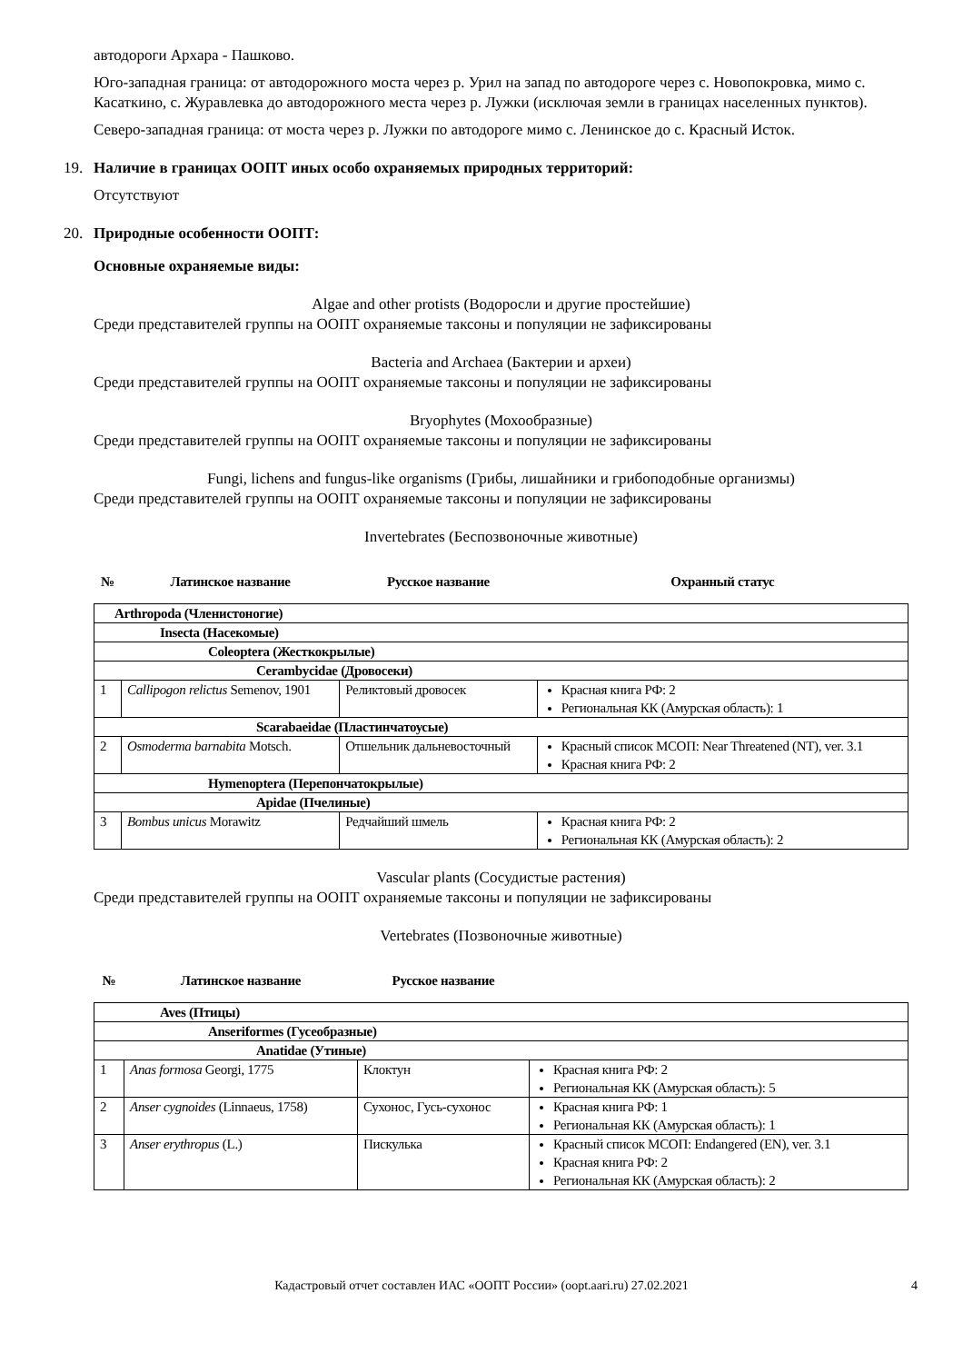автодороги Архара - Пашково.
Юго-западная граница: от автодорожного моста через р. Урил на запад по автодороге через с. Новопокровка, мимо с. Касаткино, с. Журавлевка до автодорожного места через р. Лужки (исключая земли в границах населенных пунктов).
Северо-западная граница: от моста через р. Лужки по автодороге мимо с. Ленинское до с. Красный Исток.
19. Наличие в границах ООПТ иных особо охраняемых природных территорий:
Отсутствуют
20. Природные особенности ООПТ:
Основные охраняемые виды:
Algae and other protists (Водоросли и другие простейшие)
Среди представителей группы на ООПТ охраняемые таксоны и популяции не зафиксированы
Bacteria and Archaea (Бактерии и археи)
Среди представителей группы на ООПТ охраняемые таксоны и популяции не зафиксированы
Bryophytes (Мохообразные)
Среди представителей группы на ООПТ охраняемые таксоны и популяции не зафиксированы
Fungi, lichens and fungus-like organisms (Грибы, лишайники и грибоподобные организмы)
Среди представителей группы на ООПТ охраняемые таксоны и популяции не зафиксированы
Invertebrates (Беспозвоночные животные)
| № | Латинское название | Русское название | Охранный статус |
| --- | --- | --- | --- |
| Arthropoda (Членистоногие) | | | |
| Insecta (Насекомые) | | | |
| Coleoptera (Жесткокрылые) | | | |
| Cerambycidae (Дровосеки) | | | |
| 1 | Callipogon relictus Semenov, 1901 | Реликтовый дровосек | Красная книга РФ: 2 Региональная КК (Амурская область): 1 |
| Scarabaeidae (Пластинчатоусые) | | | |
| 2 | Osmoderma barnabita Motsch. | Отшельник дальневосточный | Красный список МСОП: Near Threatened (NT), ver. 3.1 Красная книга РФ: 2 |
| Hymenoptera (Перепончатокрылые) | | | |
| Apidae (Пчелиные) | | | |
| 3 | Bombus unicus Morawitz | Редчайший шмель | Красная книга РФ: 2 Региональная КК (Амурская область): 2 |
Vascular plants (Сосудистые растения)
Среди представителей группы на ООПТ охраняемые таксоны и популяции не зафиксированы
Vertebrates (Позвоночные животные)
| № | Латинское название | Русское название | |
| --- | --- | --- | --- |
| Aves (Птицы) | | | |
| Anseriformes (Гусеобразные) | | | |
| Anatidae (Утиные) | | | |
| 1 | Anas formosa Georgi, 1775 | Клоктун | Красная книга РФ: 2 Региональная КК (Амурская область): 5 |
| 2 | Anser cygnoides (Linnaeus, 1758) | Сухонос, Гусь-сухонос | Красная книга РФ: 1 Региональная КК (Амурская область): 1 |
| 3 | Anser erythropus (L.) | Пискулька | Красный список МСОП: Endangered (EN), ver. 3.1 Красная книга РФ: 2 Региональная КК (Амурская область): 2 |
Кадастровый отчет составлен ИАС «ООПТ России» (oopt.aari.ru) 27.02.2021 4